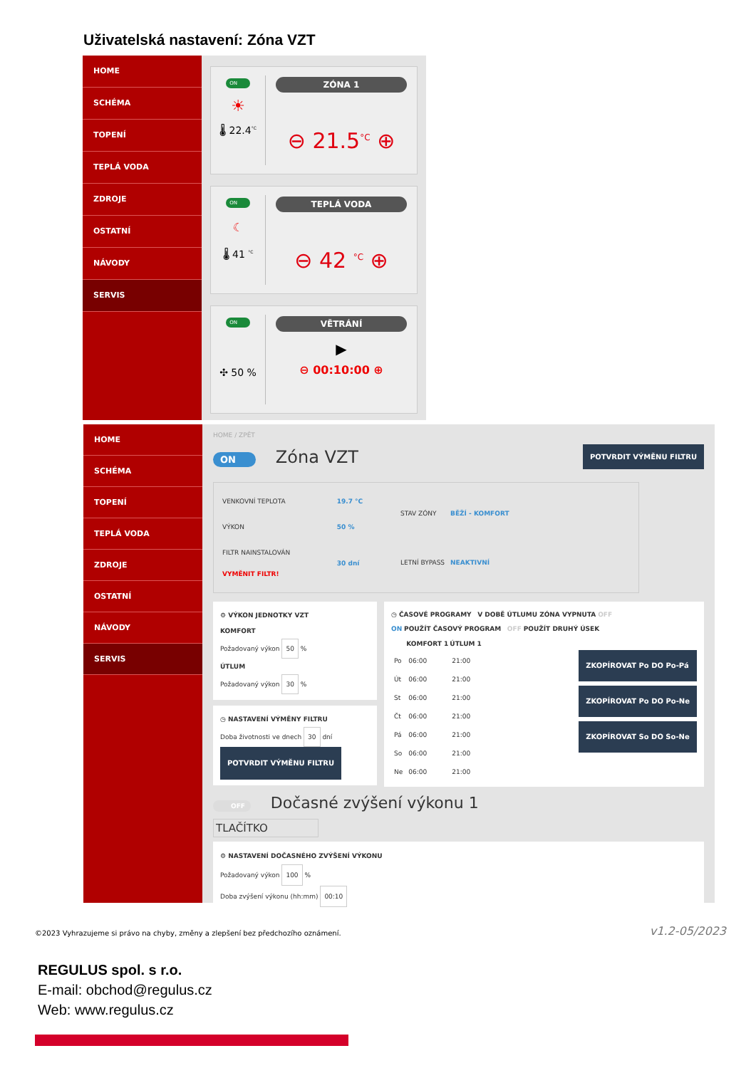Uživatelská nastavení: Zóna VZT
HOME
SCHÉMA
TOPENÍ
TEPLÁ VODA
ZDROJE
OSTATNÍ
NÁVODY
SERVIS
ON
☀
🌡 22.4<sup>°C</sup>
ZÓNA 1
⊖ 21.5<sup>°C</sup> ⊕
ON
☾
🌡 41 <sup>°C</sup>
TEPLÁ VODA
⊖ 42 <sup>°C</sup> ⊕
ON
✣ 50 %
VĚTRÁNÍ
▶
⊖ 00:10:00 ⊕
HOME
SCHÉMA
TOPENÍ
TEPLÁ VODA
ZDROJE
OSTATNÍ
NÁVODY
SERVIS
HOME / ZPĚT
ON Zóna VZT
POTVRDIT VÝMĚNU FILTRU
| VENKOVNÍ TEPLOTA | 19.7 °C |
| VÝKON | 50 % |
| FILTR NAINSTALOVÁN VYMĚNIT FILTR! | 30 dní |
| STAV ZÓNY | BĚŽÍ - KOMFORT |
| LETNÍ BYPASS | NEAKTIVNÍ |
⚙ VÝKON JEDNOTKY VZT
KOMFORT
Požadovaný výkon 50 %
ÚTLUM
Požadovaný výkon 30 %
◷ NASTAVENÍ VÝMĚNY FILTRU
Doba životnosti ve dnech 30 dní
POTVRDIT VÝMĚNU FILTRU
◷ ČASOVÉ PROGRAMY V DOBĚ ÚTLUMU ZÓNA VYPNUTA OFF
ON POUŽÍT ČASOVÝ PROGRAM OFF POUŽÍT DRUHÝ ÚSEK
| | KOMFORT 1 | ÚTLUM 1 |
| --- | --- | --- |
| Po | 06:00 | 21:00 |
| Út | 06:00 | 21:00 |
| St | 06:00 | 21:00 |
| Čt | 06:00 | 21:00 |
| Pá | 06:00 | 21:00 |
| So | 06:00 | 21:00 |
| Ne | 06:00 | 21:00 |
ZKOPÍROVAT Po DO Po-Pá
ZKOPÍROVAT Po DO Po-Ne
ZKOPÍROVAT So DO So-Ne
OFF Dočasné zvýšení výkonu 1
TLAČÍTKO
⚙ NASTAVENÍ DOČASNÉHO ZVÝŠENÍ VÝKONU
Požadovaný výkon 100 %
Doba zvýšení výkonu (hh:mm) 00:10
©2023 Vyhrazujeme si právo na chyby, změny a zlepšení bez předchozího oznámení.
v1.2-05/2023
REGULUS spol. s r.o.
E-mail: obchod@regulus.cz
Web: www.regulus.cz